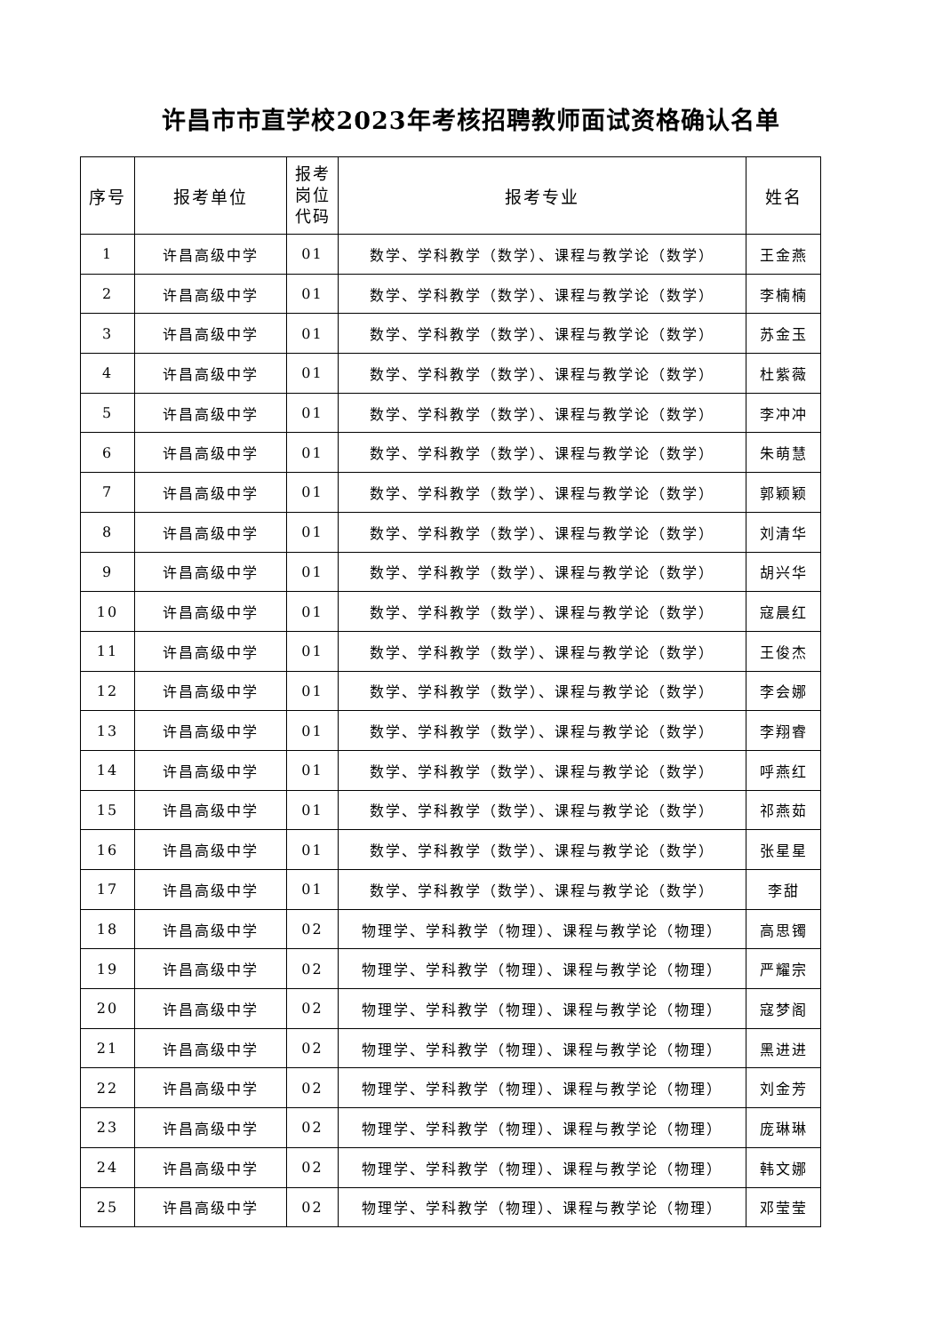许昌市市直学校2023年考核招聘教师面试资格确认名单
| 序号 | 报考单位 | 报考 岗位 代码 | 报考专业 | 姓名 |
| --- | --- | --- | --- | --- |
| 1 | 许昌高级中学 | 01 | 数学、学科教学（数学）、课程与教学论（数学） | 王金燕 |
| 2 | 许昌高级中学 | 01 | 数学、学科教学（数学）、课程与教学论（数学） | 李楠楠 |
| 3 | 许昌高级中学 | 01 | 数学、学科教学（数学）、课程与教学论（数学） | 苏金玉 |
| 4 | 许昌高级中学 | 01 | 数学、学科教学（数学）、课程与教学论（数学） | 杜紫薇 |
| 5 | 许昌高级中学 | 01 | 数学、学科教学（数学）、课程与教学论（数学） | 李冲冲 |
| 6 | 许昌高级中学 | 01 | 数学、学科教学（数学）、课程与教学论（数学） | 朱萌慧 |
| 7 | 许昌高级中学 | 01 | 数学、学科教学（数学）、课程与教学论（数学） | 郭颖颖 |
| 8 | 许昌高级中学 | 01 | 数学、学科教学（数学）、课程与教学论（数学） | 刘清华 |
| 9 | 许昌高级中学 | 01 | 数学、学科教学（数学）、课程与教学论（数学） | 胡兴华 |
| 10 | 许昌高级中学 | 01 | 数学、学科教学（数学）、课程与教学论（数学） | 寇晨红 |
| 11 | 许昌高级中学 | 01 | 数学、学科教学（数学）、课程与教学论（数学） | 王俊杰 |
| 12 | 许昌高级中学 | 01 | 数学、学科教学（数学）、课程与教学论（数学） | 李会娜 |
| 13 | 许昌高级中学 | 01 | 数学、学科教学（数学）、课程与教学论（数学） | 李翔睿 |
| 14 | 许昌高级中学 | 01 | 数学、学科教学（数学）、课程与教学论（数学） | 呼燕红 |
| 15 | 许昌高级中学 | 01 | 数学、学科教学（数学）、课程与教学论（数学） | 祁燕茹 |
| 16 | 许昌高级中学 | 01 | 数学、学科教学（数学）、课程与教学论（数学） | 张星星 |
| 17 | 许昌高级中学 | 01 | 数学、学科教学（数学）、课程与教学论（数学） | 李甜 |
| 18 | 许昌高级中学 | 02 | 物理学、学科教学（物理）、课程与教学论（物理） | 高思镯 |
| 19 | 许昌高级中学 | 02 | 物理学、学科教学（物理）、课程与教学论（物理） | 严耀宗 |
| 20 | 许昌高级中学 | 02 | 物理学、学科教学（物理）、课程与教学论（物理） | 寇梦阁 |
| 21 | 许昌高级中学 | 02 | 物理学、学科教学（物理）、课程与教学论（物理） | 黑进进 |
| 22 | 许昌高级中学 | 02 | 物理学、学科教学（物理）、课程与教学论（物理） | 刘金芳 |
| 23 | 许昌高级中学 | 02 | 物理学、学科教学（物理）、课程与教学论（物理） | 庞琳琳 |
| 24 | 许昌高级中学 | 02 | 物理学、学科教学（物理）、课程与教学论（物理） | 韩文娜 |
| 25 | 许昌高级中学 | 02 | 物理学、学科教学（物理）、课程与教学论（物理） | 邓莹莹 |